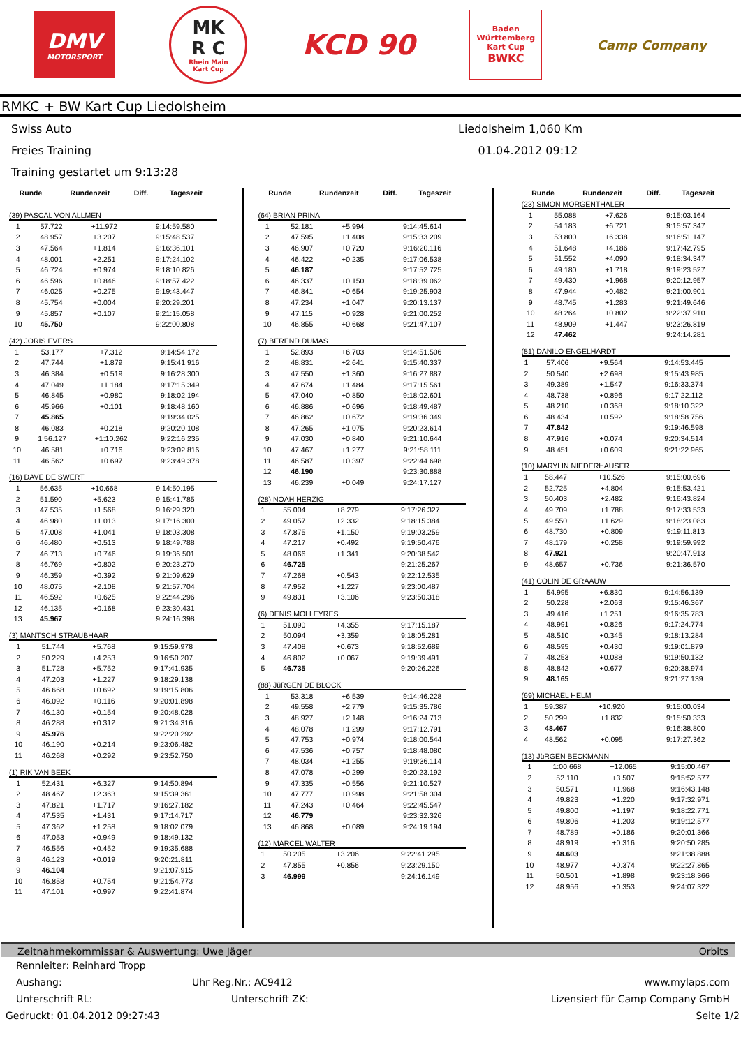DMV
MOTORSPORT
MK
R C
Rhein Main
Kart Cup
KCD 90
Baden
Württemberg
Kart Cup
BWKC
Camp Company
RMKC + BW Kart Cup Liedolsheim
Swiss Auto
Liedolsheim 1,060 Km
Freies Training
01.04.2012 09:12
Training gestartet um 9:13:28
| Runde | Rundenzeit | Diff. | Tageszeit |
| --- | --- | --- | --- |
(39) PASCAL VON ALLMEN
| 1 | 57.722 | +11.972 | 9:14:59.580 |
| 2 | 48.957 | +3.207 | 9:15:48.537 |
| 3 | 47.564 | +1.814 | 9:16:36.101 |
| 4 | 48.001 | +2.251 | 9:17:24.102 |
| 5 | 46.724 | +0.974 | 9:18:10.826 |
| 6 | 46.596 | +0.846 | 9:18:57.422 |
| 7 | 46.025 | +0.275 | 9:19:43.447 |
| 8 | 45.754 | +0.004 | 9:20:29.201 |
| 9 | 45.857 | +0.107 | 9:21:15.058 |
| 10 | 45.750 | | 9:22:00.808 |
(42) JORIS EVERS
| 1 | 53.177 | +7.312 | 9:14:54.172 |
| 2 | 47.744 | +1.879 | 9:15:41.916 |
| 3 | 46.384 | +0.519 | 9:16:28.300 |
| 4 | 47.049 | +1.184 | 9:17:15.349 |
| 5 | 46.845 | +0.980 | 9:18:02.194 |
| 6 | 45.966 | +0.101 | 9:18:48.160 |
| 7 | 45.865 | | 9:19:34.025 |
| 8 | 46.083 | +0.218 | 9:20:20.108 |
| 9 | 1:56.127 | +1:10.262 | 9:22:16.235 |
| 10 | 46.581 | +0.716 | 9:23:02.816 |
| 11 | 46.562 | +0.697 | 9:23:49.378 |
(16) DAVE DE SWERT
| 1 | 56.635 | +10.668 | 9:14:50.195 |
| 2 | 51.590 | +5.623 | 9:15:41.785 |
| 3 | 47.535 | +1.568 | 9:16:29.320 |
| 4 | 46.980 | +1.013 | 9:17:16.300 |
| 5 | 47.008 | +1.041 | 9:18:03.308 |
| 6 | 46.480 | +0.513 | 9:18:49.788 |
| 7 | 46.713 | +0.746 | 9:19:36.501 |
| 8 | 46.769 | +0.802 | 9:20:23.270 |
| 9 | 46.359 | +0.392 | 9:21:09.629 |
| 10 | 48.075 | +2.108 | 9:21:57.704 |
| 11 | 46.592 | +0.625 | 9:22:44.296 |
| 12 | 46.135 | +0.168 | 9:23:30.431 |
| 13 | 45.967 | | 9:24:16.398 |
(3) MANTSCH STRAUBHAAR
| 1 | 51.744 | +5.768 | 9:15:59.978 |
| 2 | 50.229 | +4.253 | 9:16:50.207 |
| 3 | 51.728 | +5.752 | 9:17:41.935 |
| 4 | 47.203 | +1.227 | 9:18:29.138 |
| 5 | 46.668 | +0.692 | 9:19:15.806 |
| 6 | 46.092 | +0.116 | 9:20:01.898 |
| 7 | 46.130 | +0.154 | 9:20:48.028 |
| 8 | 46.288 | +0.312 | 9:21:34.316 |
| 9 | 45.976 | | 9:22:20.292 |
| 10 | 46.190 | +0.214 | 9:23:06.482 |
| 11 | 46.268 | +0.292 | 9:23:52.750 |
(1) RIK VAN BEEK
| 1 | 52.431 | +6.327 | 9:14:50.894 |
| 2 | 48.467 | +2.363 | 9:15:39.361 |
| 3 | 47.821 | +1.717 | 9:16:27.182 |
| 4 | 47.535 | +1.431 | 9:17:14.717 |
| 5 | 47.362 | +1.258 | 9:18:02.079 |
| 6 | 47.053 | +0.949 | 9:18:49.132 |
| 7 | 46.556 | +0.452 | 9:19:35.688 |
| 8 | 46.123 | +0.019 | 9:20:21.811 |
| 9 | 46.104 | | 9:21:07.915 |
| 10 | 46.858 | +0.754 | 9:21:54.773 |
| 11 | 47.101 | +0.997 | 9:22:41.874 |
| Runde | Rundenzeit | Diff. | Tageszeit |
| --- | --- | --- | --- |
(64) BRIAN PRINA
| 1 | 52.181 | +5.994 | 9:14:45.614 |
| 2 | 47.595 | +1.408 | 9:15:33.209 |
| 3 | 46.907 | +0.720 | 9:16:20.116 |
| 4 | 46.422 | +0.235 | 9:17:06.538 |
| 5 | 46.187 | | 9:17:52.725 |
| 6 | 46.337 | +0.150 | 9:18:39.062 |
| 7 | 46.841 | +0.654 | 9:19:25.903 |
| 8 | 47.234 | +1.047 | 9:20:13.137 |
| 9 | 47.115 | +0.928 | 9:21:00.252 |
| 10 | 46.855 | +0.668 | 9:21:47.107 |
(7) BEREND DUMAS
| 1 | 52.893 | +6.703 | 9:14:51.506 |
| 2 | 48.831 | +2.641 | 9:15:40.337 |
| 3 | 47.550 | +1.360 | 9:16:27.887 |
| 4 | 47.674 | +1.484 | 9:17:15.561 |
| 5 | 47.040 | +0.850 | 9:18:02.601 |
| 6 | 46.886 | +0.696 | 9:18:49.487 |
| 7 | 46.862 | +0.672 | 9:19:36.349 |
| 8 | 47.265 | +1.075 | 9:20:23.614 |
| 9 | 47.030 | +0.840 | 9:21:10.644 |
| 10 | 47.467 | +1.277 | 9:21:58.111 |
| 11 | 46.587 | +0.397 | 9:22:44.698 |
| 12 | 46.190 | | 9:23:30.888 |
| 13 | 46.239 | +0.049 | 9:24:17.127 |
(28) NOAH HERZIG
| 1 | 55.004 | +8.279 | 9:17:26.327 |
| 2 | 49.057 | +2.332 | 9:18:15.384 |
| 3 | 47.875 | +1.150 | 9:19:03.259 |
| 4 | 47.217 | +0.492 | 9:19:50.476 |
| 5 | 48.066 | +1.341 | 9:20:38.542 |
| 6 | 46.725 | | 9:21:25.267 |
| 7 | 47.268 | +0.543 | 9:22:12.535 |
| 8 | 47.952 | +1.227 | 9:23:00.487 |
| 9 | 49.831 | +3.106 | 9:23:50.318 |
(6) DENIS MOLLEYRES
| 1 | 51.090 | +4.355 | 9:17:15.187 |
| 2 | 50.094 | +3.359 | 9:18:05.281 |
| 3 | 47.408 | +0.673 | 9:18:52.689 |
| 4 | 46.802 | +0.067 | 9:19:39.491 |
| 5 | 46.735 | | 9:20:26.226 |
(88) JüRGEN DE BLOCK
| 1 | 53.318 | +6.539 | 9:14:46.228 |
| 2 | 49.558 | +2.779 | 9:15:35.786 |
| 3 | 48.927 | +2.148 | 9:16:24.713 |
| 4 | 48.078 | +1.299 | 9:17:12.791 |
| 5 | 47.753 | +0.974 | 9:18:00.544 |
| 6 | 47.536 | +0.757 | 9:18:48.080 |
| 7 | 48.034 | +1.255 | 9:19:36.114 |
| 8 | 47.078 | +0.299 | 9:20:23.192 |
| 9 | 47.335 | +0.556 | 9:21:10.527 |
| 10 | 47.777 | +0.998 | 9:21:58.304 |
| 11 | 47.243 | +0.464 | 9:22:45.547 |
| 12 | 46.779 | | 9:23:32.326 |
| 13 | 46.868 | +0.089 | 9:24:19.194 |
(12) MARCEL WALTER
| 1 | 50.205 | +3.206 | 9:22:41.295 |
| 2 | 47.855 | +0.856 | 9:23:29.150 |
| 3 | 46.999 | | 9:24:16.149 |
| Runde | Rundenzeit | Diff. | Tageszeit |
| --- | --- | --- | --- |
(23) SIMON MORGENTHALER
| 1 | 55.088 | +7.626 | 9:15:03.164 |
| 2 | 54.183 | +6.721 | 9:15:57.347 |
| 3 | 53.800 | +6.338 | 9:16:51.147 |
| 4 | 51.648 | +4.186 | 9:17:42.795 |
| 5 | 51.552 | +4.090 | 9:18:34.347 |
| 6 | 49.180 | +1.718 | 9:19:23.527 |
| 7 | 49.430 | +1.968 | 9:20:12.957 |
| 8 | 47.944 | +0.482 | 9:21:00.901 |
| 9 | 48.745 | +1.283 | 9:21:49.646 |
| 10 | 48.264 | +0.802 | 9:22:37.910 |
| 11 | 48.909 | +1.447 | 9:23:26.819 |
| 12 | 47.462 | | 9:24:14.281 |
(81) DANILO ENGELHARDT
| 1 | 57.406 | +9.564 | 9:14:53.445 |
| 2 | 50.540 | +2.698 | 9:15:43.985 |
| 3 | 49.389 | +1.547 | 9:16:33.374 |
| 4 | 48.738 | +0.896 | 9:17:22.112 |
| 5 | 48.210 | +0.368 | 9:18:10.322 |
| 6 | 48.434 | +0.592 | 9:18:58.756 |
| 7 | 47.842 | | 9:19:46.598 |
| 8 | 47.916 | +0.074 | 9:20:34.514 |
| 9 | 48.451 | +0.609 | 9:21:22.965 |
(10) MARYLIN NIEDERHAUSER
| 1 | 58.447 | +10.526 | 9:15:00.696 |
| 2 | 52.725 | +4.804 | 9:15:53.421 |
| 3 | 50.403 | +2.482 | 9:16:43.824 |
| 4 | 49.709 | +1.788 | 9:17:33.533 |
| 5 | 49.550 | +1.629 | 9:18:23.083 |
| 6 | 48.730 | +0.809 | 9:19:11.813 |
| 7 | 48.179 | +0.258 | 9:19:59.992 |
| 8 | 47.921 | | 9:20:47.913 |
| 9 | 48.657 | +0.736 | 9:21:36.570 |
(41) COLIN DE GRAAUW
| 1 | 54.995 | +6.830 | 9:14:56.139 |
| 2 | 50.228 | +2.063 | 9:15:46.367 |
| 3 | 49.416 | +1.251 | 9:16:35.783 |
| 4 | 48.991 | +0.826 | 9:17:24.774 |
| 5 | 48.510 | +0.345 | 9:18:13.284 |
| 6 | 48.595 | +0.430 | 9:19:01.879 |
| 7 | 48.253 | +0.088 | 9:19:50.132 |
| 8 | 48.842 | +0.677 | 9:20:38.974 |
| 9 | 48.165 | | 9:21:27.139 |
(69) MICHAEL HELM
| 1 | 59.387 | +10.920 | 9:15:00.034 |
| 2 | 50.299 | +1.832 | 9:15:50.333 |
| 3 | 48.467 | | 9:16:38.800 |
| 4 | 48.562 | +0.095 | 9:17:27.362 |
(13) JüRGEN BECKMANN
| 1 | 1:00.668 | +12.065 | 9:15:00.467 |
| 2 | 52.110 | +3.507 | 9:15:52.577 |
| 3 | 50.571 | +1.968 | 9:16:43.148 |
| 4 | 49.823 | +1.220 | 9:17:32.971 |
| 5 | 49.800 | +1.197 | 9:18:22.771 |
| 6 | 49.806 | +1.203 | 9:19:12.577 |
| 7 | 48.789 | +0.186 | 9:20:01.366 |
| 8 | 48.919 | +0.316 | 9:20:50.285 |
| 9 | 48.603 | | 9:21:38.888 |
| 10 | 48.977 | +0.374 | 9:22:27.865 |
| 11 | 50.501 | +1.898 | 9:23:18.366 |
| 12 | 48.956 | +0.353 | 9:24:07.322 |
Zeitnahmekommissar & Auswertung: Uwe Jäger Orbits
Rennleiter: Reinhard Tropp
Aushang: Uhr Reg.Nr.: AC9412 www.mylaps.com
Unterschrift RL: Unterschrift ZK: Lizensiert für Camp Company GmbH
Gedruckt: 01.04.2012 09:27:43 Seite 1/2